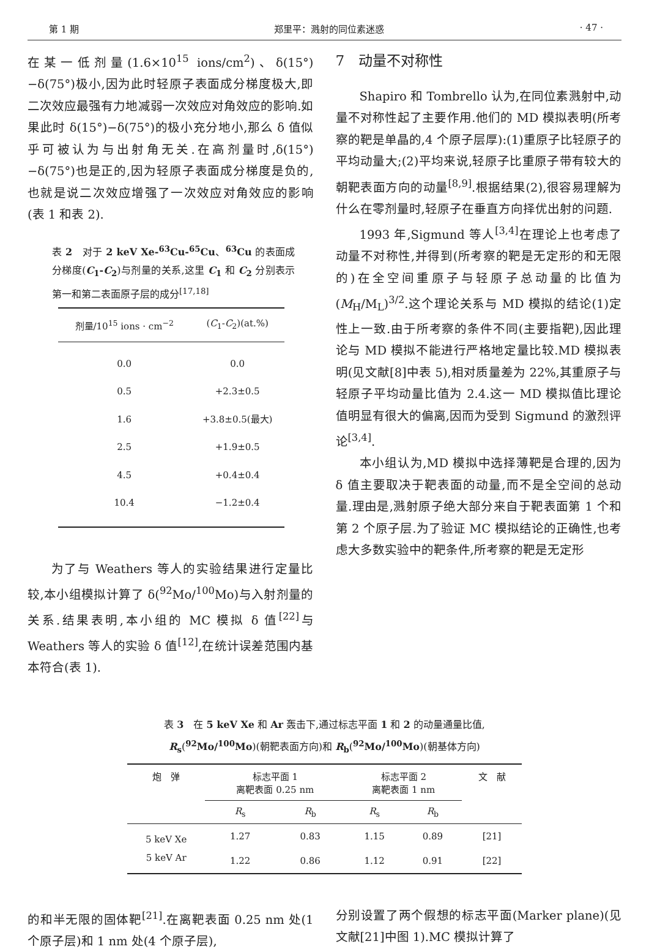第 1 期 郑里平：溅射的同位素迷惑 · 47 ·
在某一低剂量(1.6×10<sup>15</sup> ions/cm<sup>2</sup>)、δ(15°)−δ(75°)极小,因为此时轻原子表面成分梯度极大,即二次效应最强有力地减弱一次效应对角效应的影响.如果此时 δ(15°)−δ(75°)的极小充分地小,那么 δ 值似乎可被认为与出射角无关.在高剂量时,δ(15°)−δ(75°)也是正的,因为轻原子表面成分梯度是负的,也就是说二次效应增强了一次效应对角效应的影响(表 1 和表 2).
表 2　对于 2 keV Xe-<sup>63</sup>Cu-<sup>65</sup>Cu、<sup>63</sup>Cu 的表面成分梯度(C<sub>1</sub>-C<sub>2</sub>)与剂量的关系,这里 C<sub>1</sub> 和 C<sub>2</sub> 分别表示第一和第二表面原子层的成分<sup>[17,18]</sup>
| 剂量/10<sup>15</sup> ions · cm<sup>−2</sup> | ( C<sub>1</sub>- C<sub>2</sub>)(at.%) |
| --- | --- |
| 0.0 | 0.0 |
| 0.5 | +2.3±0.5 |
| 1.6 | +3.8±0.5(最大) |
| 2.5 | +1.9±0.5 |
| 4.5 | +0.4±0.4 |
| 10.4 | −1.2±0.4 |
为了与 Weathers 等人的实验结果进行定量比较,本小组模拟计算了 δ(<sup>92</sup>Mo/<sup>100</sup>Mo)与入射剂量的关系.结果表明,本小组的 MC 模拟 δ 值<sup>[22]</sup>与 Weathers 等人的实验 δ 值<sup>[12]</sup>,在统计误差范围内基本符合(表 1).
7　动量不对称性
Shapiro 和 Tombrello 认为,在同位素溅射中,动量不对称性起了主要作用.他们的 MD 模拟表明(所考察的靶是单晶的,4 个原子层厚):(1)重原子比轻原子的平均动量大;(2)平均来说,轻原子比重原子带有较大的朝靶表面方向的动量<sup>[8,9]</sup>.根据结果(2),很容易理解为什么在零剂量时,轻原子在垂直方向择优出射的问题.
1993 年,Sigmund 等人<sup>[3,4]</sup>在理论上也考虑了动量不对称性,并得到(所考察的靶是无定形的和无限的)在全空间重原子与轻原子总动量的比值为(M<sub>H</sub>/M<sub>L</sub>)<sup>3/2</sup>.这个理论关系与 MD 模拟的结论(1)定性上一致.由于所考察的条件不同(主要指靶),因此理论与 MD 模拟不能进行严格地定量比较.MD 模拟表明(见文献[8]中表 5),相对质量差为 22%,其重原子与轻原子平均动量比值为 2.4.这一 MD 模拟值比理论值明显有很大的偏离,因而为受到 Sigmund 的激烈评论<sup>[3,4]</sup>.
本小组认为,MD 模拟中选择薄靶是合理的,因为 δ 值主要取决于靶表面的动量,而不是全空间的总动量.理由是,溅射原子绝大部分来自于靶表面第 1 个和第 2 个原子层.为了验证 MC 模拟结论的正确性,也考虑大多数实验中的靶条件,所考察的靶是无定形
表 3　在 5 keV Xe 和 Ar 轰击下,通过标志平面 1 和 2 的动量通量比值,
R<sub>s</sub>(<sup>92</sup>Mo/<sup>100</sup>Mo)(朝靶表面方向)和 R<sub>b</sub>(<sup>92</sup>Mo/<sup>100</sup>Mo)(朝基体方向)
| 炮 弹 | 标志平面 1 离靶表面 0.25 nm | | 标志平面 2 离靶表面 1 nm | | 文 献 |
| --- | --- | --- | --- | --- | --- |
| | R<sub>s</sub> | R<sub>b</sub> | R<sub>s</sub> | R<sub>b</sub> | |
| 5 keV Xe | 1.27 | 0.83 | 1.15 | 0.89 | [21] |
| 5 keV Ar | 1.22 | 0.86 | 1.12 | 0.91 | [22] |
的和半无限的固体靶<sup>[21]</sup>.在离靶表面 0.25 nm 处(1 个原子层)和 1 nm 处(4 个原子层),
分别设置了两个假想的标志平面(Marker plane)(见文献[21]中图 1).MC 模拟计算了